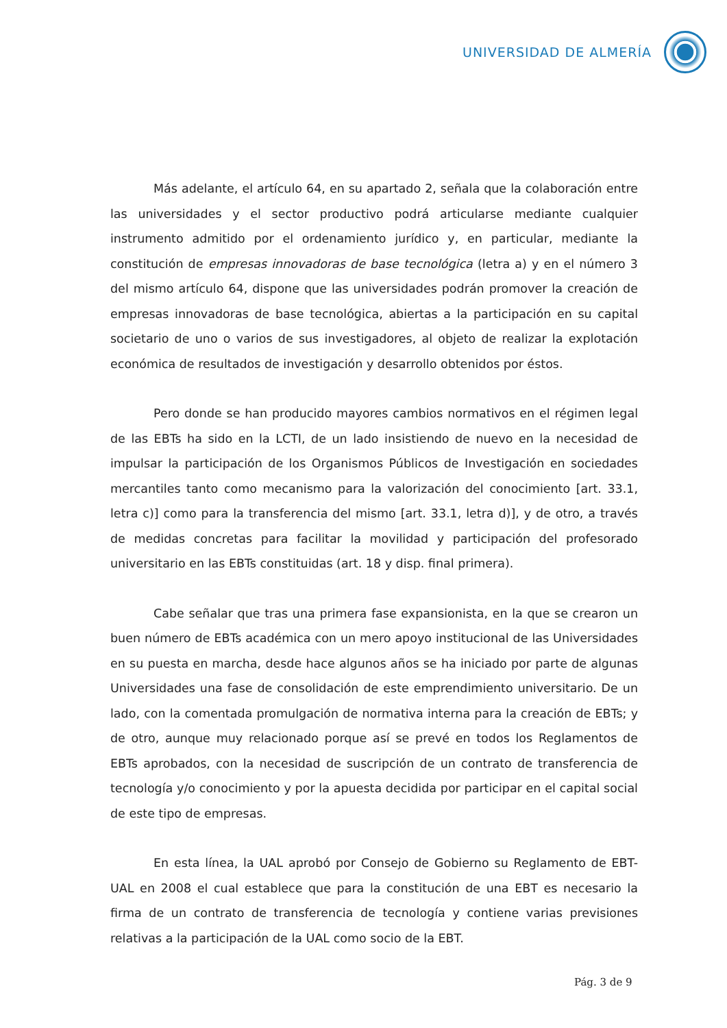UNIVERSIDAD DE ALMERÍA
Más adelante, el artículo 64, en su apartado 2, señala que la colaboración entre las universidades y el sector productivo podrá articularse mediante cualquier instrumento admitido por el ordenamiento jurídico y, en particular, mediante la constitución de empresas innovadoras de base tecnológica (letra a) y en el número 3 del mismo artículo 64, dispone que las universidades podrán promover la creación de empresas innovadoras de base tecnológica, abiertas a la participación en su capital societario de uno o varios de sus investigadores, al objeto de realizar la explotación económica de resultados de investigación y desarrollo obtenidos por éstos.
Pero donde se han producido mayores cambios normativos en el régimen legal de las EBTs ha sido en la LCTI, de un lado insistiendo de nuevo en la necesidad de impulsar la participación de los Organismos Públicos de Investigación en sociedades mercantiles tanto como mecanismo para la valorización del conocimiento [art. 33.1, letra c)] como para la transferencia del mismo [art. 33.1, letra d)], y de otro, a través de medidas concretas para facilitar la movilidad y participación del profesorado universitario en las EBTs constituidas (art. 18 y disp. final primera).
Cabe señalar que tras una primera fase expansionista, en la que se crearon un buen número de EBTs académica con un mero apoyo institucional de las Universidades en su puesta en marcha, desde hace algunos años se ha iniciado por parte de algunas Universidades una fase de consolidación de este emprendimiento universitario. De un lado, con la comentada promulgación de normativa interna para la creación de EBTs; y de otro, aunque muy relacionado porque así se prevé en todos los Reglamentos de EBTs aprobados, con la necesidad de suscripción de un contrato de transferencia de tecnología y/o conocimiento y por la apuesta decidida por participar en el capital social de este tipo de empresas.
En esta línea, la UAL aprobó por Consejo de Gobierno su Reglamento de EBT-UAL en 2008 el cual establece que para la constitución de una EBT es necesario la firma de un contrato de transferencia de tecnología y contiene varias previsiones relativas a la participación de la UAL como socio de la EBT.
Pág. 3 de 9